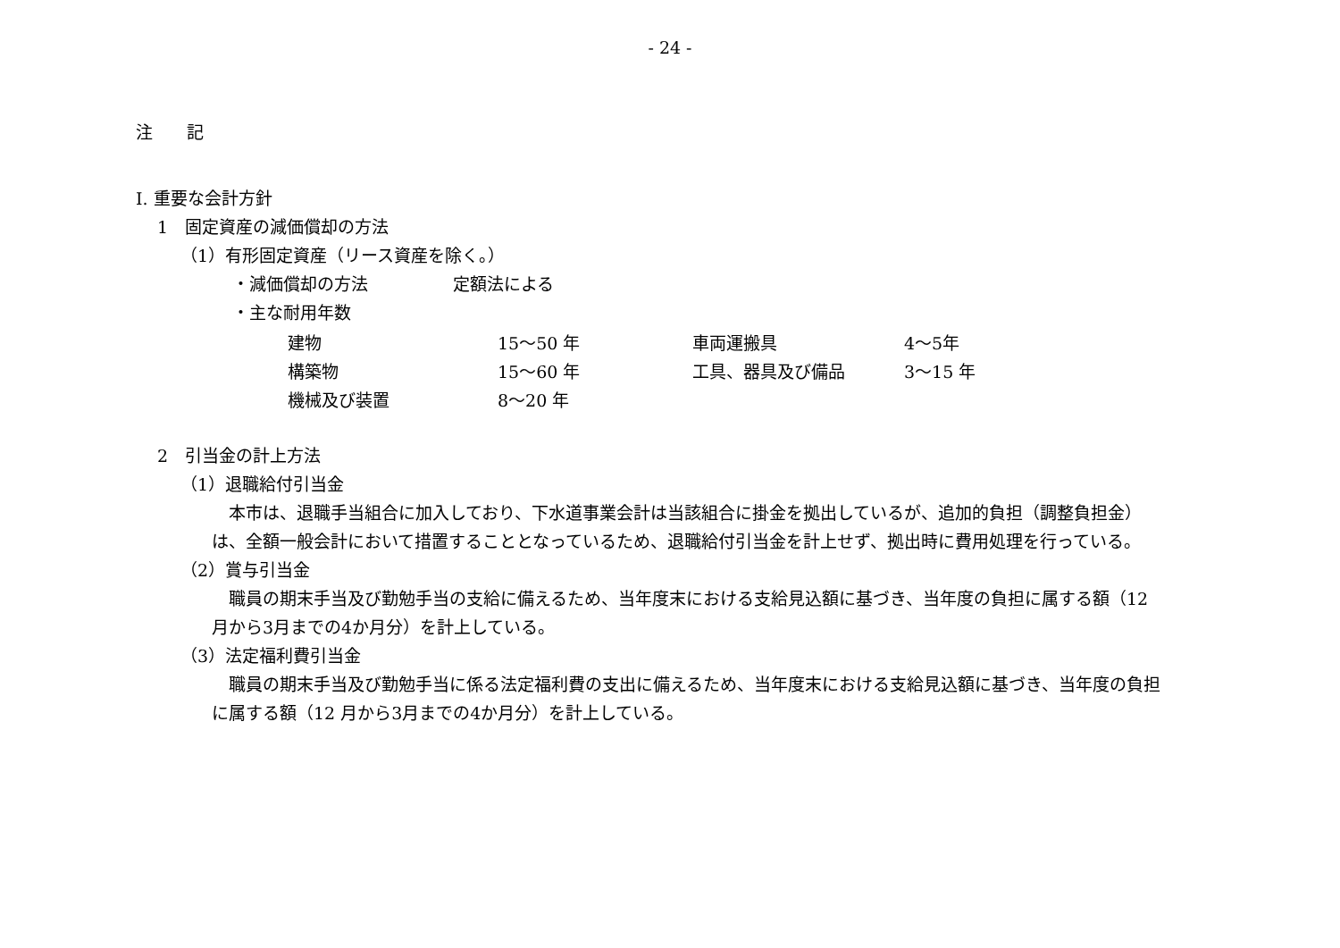- 24 -
注　　記
Ⅰ. 重要な会計方針
1　固定資産の減価償却の方法
（1）有形固定資産（リース資産を除く。）
・減価償却の方法　　　　　定額法による
・主な耐用年数
| 建物 | 15～50 年 | 車両運搬具 | 4～5年 |
| 構築物 | 15～60 年 | 工具、器具及び備品 | 3～15 年 |
| 機械及び装置 | 8～20 年 | | |
2　引当金の計上方法
（1）退職給付引当金
　本市は、退職手当組合に加入しており、下水道事業会計は当該組合に掛金を拠出しているが、追加的負担（調整負担金）は、全額一般会計において措置することとなっているため、退職給付引当金を計上せず、拠出時に費用処理を行っている。
（2）賞与引当金
　職員の期末手当及び勤勉手当の支給に備えるため、当年度末における支給見込額に基づき、当年度の負担に属する額（12 月から3月までの4か月分）を計上している。
（3）法定福利費引当金
　職員の期末手当及び勤勉手当に係る法定福利費の支出に備えるため、当年度末における支給見込額に基づき、当年度の負担に属する額（12 月から3月までの4か月分）を計上している。